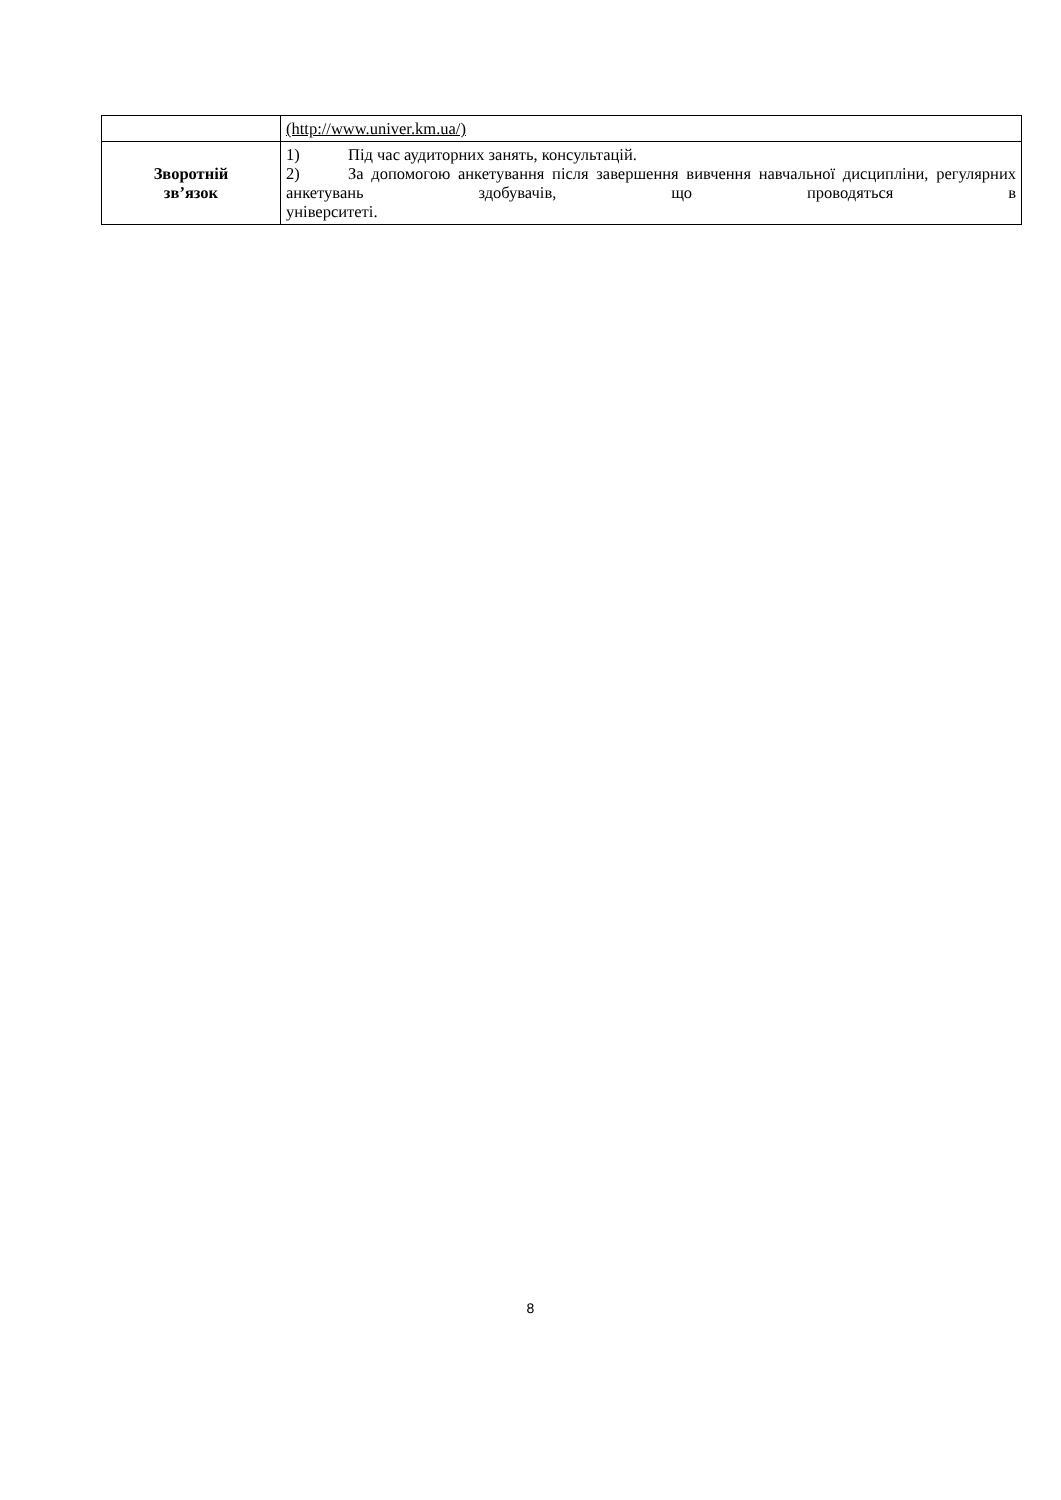| | (http://www.univer.km.ua/) |
| Зворотній зв’язок | 1) Під час аудиторних занять, консультацій. 2) За допомогою анкетування після завершення вивчення навчальної дисципліни, регулярних анкетувань здобувачів, що проводяться в університеті. |
8